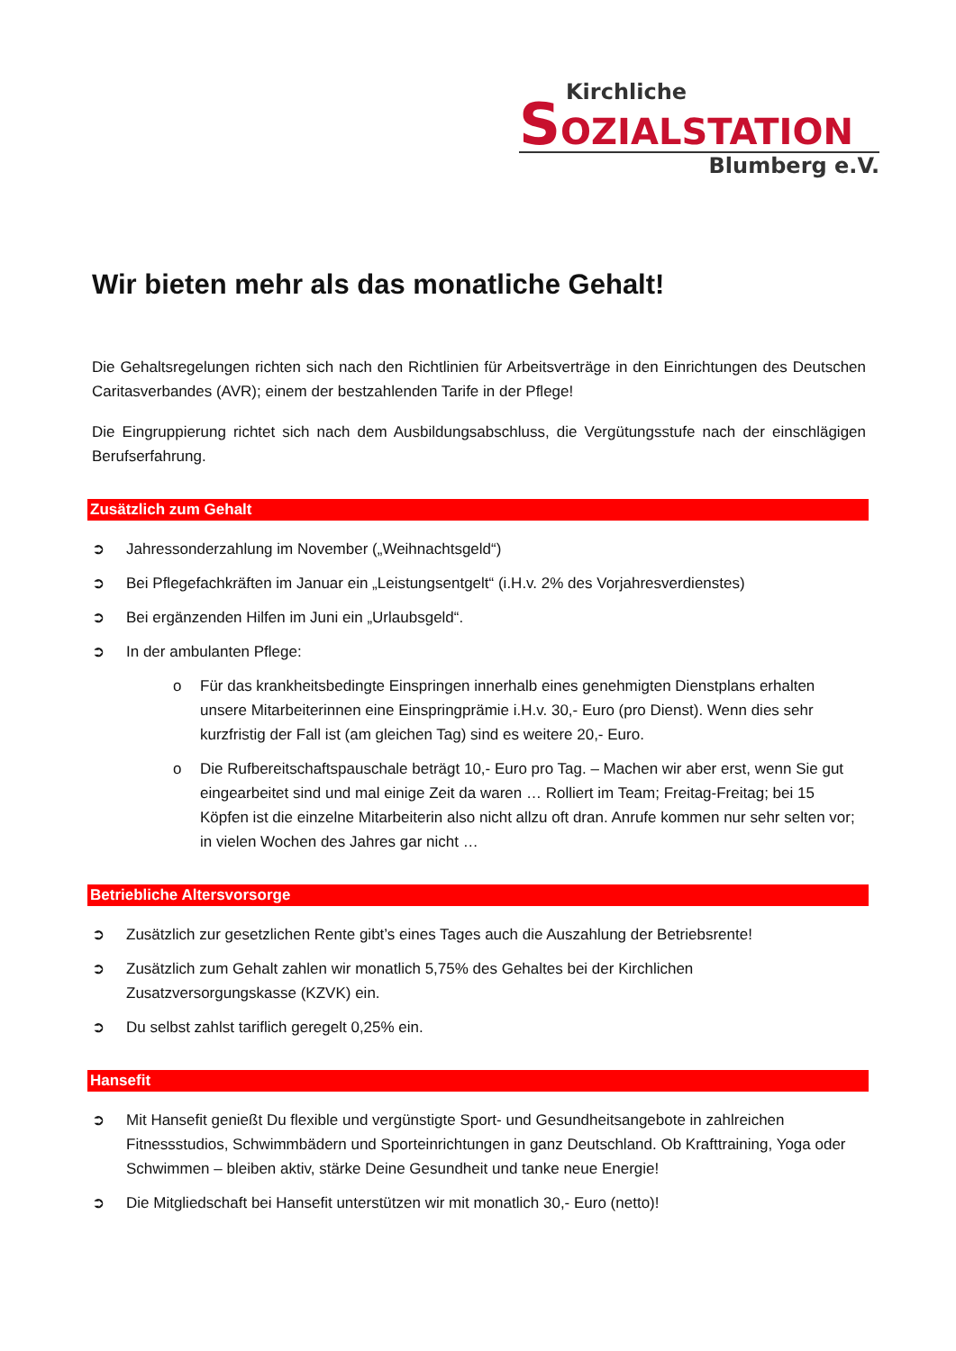Kirchliche
SOZIALSTATION
Blumberg e.V.
Wir bieten mehr als das monatliche Gehalt!
Die Gehaltsregelungen richten sich nach den Richtlinien für Arbeitsverträge in den Einrichtungen des Deutschen Caritasverbandes (AVR); einem der bestzahlenden Tarife in der Pflege!
Die Eingruppierung richtet sich nach dem Ausbildungsabschluss, die Vergütungsstufe nach der einschlägigen Berufserfahrung.
Zusätzlich zum Gehalt
➲ Jahressonderzahlung im November („Weihnachtsgeld“)
➲ Bei Pflegefachkräften im Januar ein „Leistungsentgelt“ (i.H.v. 2% des Vorjahresverdienstes)
➲ Bei ergänzenden Hilfen im Juni ein „Urlaubsgeld“.
➲ In der ambulanten Pflege:
o Für das krankheitsbedingte Einspringen innerhalb eines genehmigten Dienstplans erhalten unsere Mitarbeiterinnen eine Einspringprämie i.H.v. 30,- Euro (pro Dienst). Wenn dies sehr kurzfristig der Fall ist (am gleichen Tag) sind es weitere 20,- Euro.
o Die Rufbereitschaftspauschale beträgt 10,- Euro pro Tag. – Machen wir aber erst, wenn Sie gut eingearbeitet sind und mal einige Zeit da waren … Rolliert im Team; Freitag-Freitag; bei 15 Köpfen ist die einzelne Mitarbeiterin also nicht allzu oft dran. Anrufe kommen nur sehr selten vor; in vielen Wochen des Jahres gar nicht …
Betriebliche Altersvorsorge
➲ Zusätzlich zur gesetzlichen Rente gibt’s eines Tages auch die Auszahlung der Betriebsrente!
➲ Zusätzlich zum Gehalt zahlen wir monatlich 5,75% des Gehaltes bei der Kirchlichen Zusatzversorgungskasse (KZVK) ein.
➲ Du selbst zahlst tariflich geregelt 0,25% ein.
Hansefit
➲ Mit Hansefit genießt Du flexible und vergünstigte Sport- und Gesundheitsangebote in zahlreichen Fitnessstudios, Schwimmbädern und Sporteinrichtungen in ganz Deutschland. Ob Krafttraining, Yoga oder Schwimmen – bleiben aktiv, stärke Deine Gesundheit und tanke neue Energie!
➲ Die Mitgliedschaft bei Hansefit unterstützen wir mit monatlich 30,- Euro (netto)!